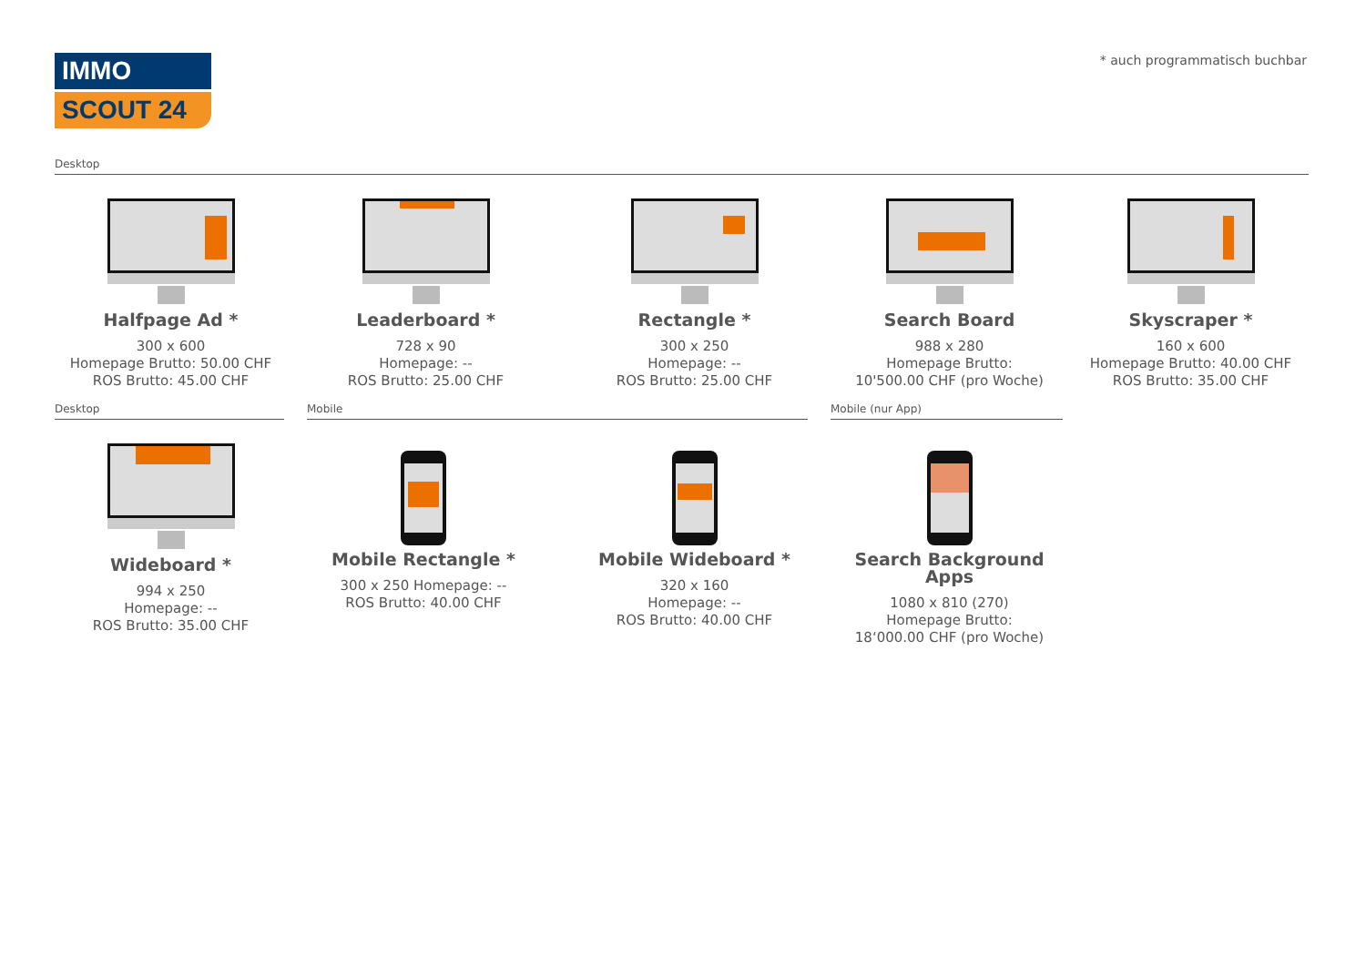IMMO
SCOUT 24
* auch programmatisch buchbar
Desktop
Halfpage Ad *
300 x 600
Homepage Brutto: 50.00 CHF
ROS Brutto: 45.00 CHF
Leaderboard *
728 x 90
Homepage: --
ROS Brutto: 25.00 CHF
Rectangle *
300 x 250
Homepage: --
ROS Brutto: 25.00 CHF
Search Board
988 x 280
Homepage Brutto:
10'500.00 CHF (pro Woche)
Skyscraper *
160 x 600
Homepage Brutto: 40.00 CHF
ROS Brutto: 35.00 CHF
Desktop Mobile Mobile (nur App)
Wideboard *
994 x 250
Homepage: --
ROS Brutto: 35.00 CHF
Mobile Rectangle *
300 x 250 Homepage: --
ROS Brutto: 40.00 CHF
Mobile Wideboard *
320 x 160
Homepage: --
ROS Brutto: 40.00 CHF
Search Background Apps
1080 x 810 (270)
Homepage Brutto:
18‘000.00 CHF (pro Woche)